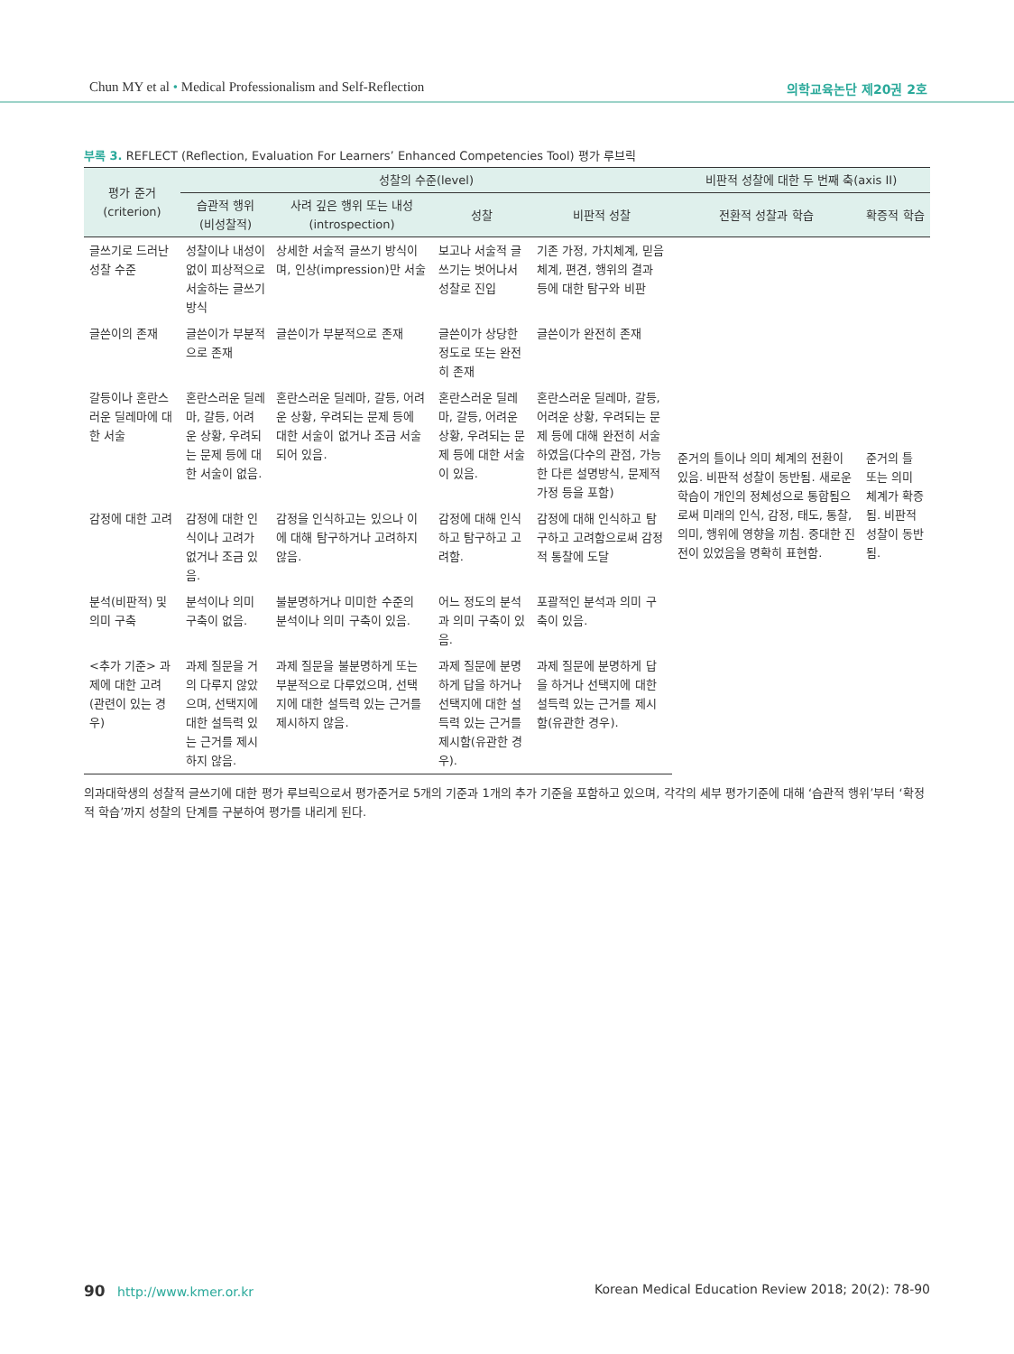Chun MY et al • Medical Professionalism and Self-Reflection 의학교육논단 제20권 2호
부록 3. REFLECT (Reflection, Evaluation For Learners’ Enhanced Competencies Tool) 평가 루브릭
| 평가 준거 (criterion) | 성찰의 수준(level) | | | | 비판적 성찰에 대한 두 번째 축(axis II) | |
| --- | --- | --- | --- | --- | --- | --- |
| | 습관적 행위 (비성찰적) | 사려 깊은 행위 또는 내성(introspection) | 성찰 | 비판적 성찰 | 전환적 성찰과 학습 | 확증적 학습 |
| 글쓰기로 드러난 성찰 수준 | 성찰이나 내성이 없이 피상적으로 서술하는 글쓰기 방식 | 상세한 서술적 글쓰기 방식이며, 인상(impression)만 서술 | 보고나 서술적 글쓰기는 벗어나서 성찰로 진입 | 기존 가정, 가치체계, 믿음체계, 편견, 행위의 결과 등에 대한 탐구와 비판 | 준거의 틀이나 의미 체계의 전환이 있음. 비판적 성찰이 동반됨. 새로운 학습이 개인의 정체성으로 통합됨으로써 미래의 인식, 감정, 태도, 통찰, 의미, 행위에 영향을 끼침. 중대한 진전이 있었음을 명확히 표현함. | 준거의 틀 또는 의미 체계가 확증됨. 비판적 성찰이 동반됨. |
| 글쓴이의 존재 | 글쓴이가 부분적으로 존재 | 글쓴이가 부분적으로 존재 | 글쓴이가 상당한 정도로 또는 완전히 존재 | 글쓴이가 완전히 존재 | | |
| 갈등이나 혼란스러운 딜레마에 대한 서술 | 혼란스러운 딜레마, 갈등, 어려운 상황, 우려되는 문제 등에 대한 서술이 없음. | 혼란스러운 딜레마, 갈등, 어려운 상황, 우려되는 문제 등에 대한 서술이 없거나 조금 서술되어 있음. | 혼란스러운 딜레마, 갈등, 어려운 상황, 우려되는 문제 등에 대한 서술이 있음. | 혼란스러운 딜레마, 갈등, 어려운 상황, 우려되는 문제 등에 대해 완전히 서술하였음(다수의 관점, 가능한 다른 설명방식, 문제적 가정 등을 포함) | | |
| 감정에 대한 고려 | 감정에 대한 인식이나 고려가 없거나 조금 있음. | 감정을 인식하고는 있으나 이에 대해 탐구하거나 고려하지 않음. | 감정에 대해 인식하고 탐구하고 고려함. | 감정에 대해 인식하고 탐구하고 고려함으로써 감정적 통찰에 도달 | | |
| 분석(비판적) 및 의미 구축 | 분석이나 의미 구축이 없음. | 불분명하거나 미미한 수준의 분석이나 의미 구축이 있음. | 어느 정도의 분석과 의미 구축이 있음. | 포괄적인 분석과 의미 구축이 있음. | | |
| <추가 기준> 과제에 대한 고려(관련이 있는 경우) | 과제 질문을 거의 다루지 않았으며, 선택지에 대한 설득력 있는 근거를 제시하지 않음. | 과제 질문을 불분명하게 또는 부분적으로 다루었으며, 선택지에 대한 설득력 있는 근거를 제시하지 않음. | 과제 질문에 분명하게 답을 하거나 선택지에 대한 설득력 있는 근거를 제시함(유관한 경우). | 과제 질문에 분명하게 답을 하거나 선택지에 대한 설득력 있는 근거를 제시함(유관한 경우). | | |
의과대학생의 성찰적 글쓰기에 대한 평가 루브릭으로서 평가준거로 5개의 기준과 1개의 추가 기준을 포함하고 있으며, 각각의 세부 평가기준에 대해 ‘습관적 행위’부터 ‘확정적 학습’까지 성찰의 단계를 구분하여 평가를 내리게 된다.
90 http://www.kmer.or.kr Korean Medical Education Review 2018; 20(2): 78-90